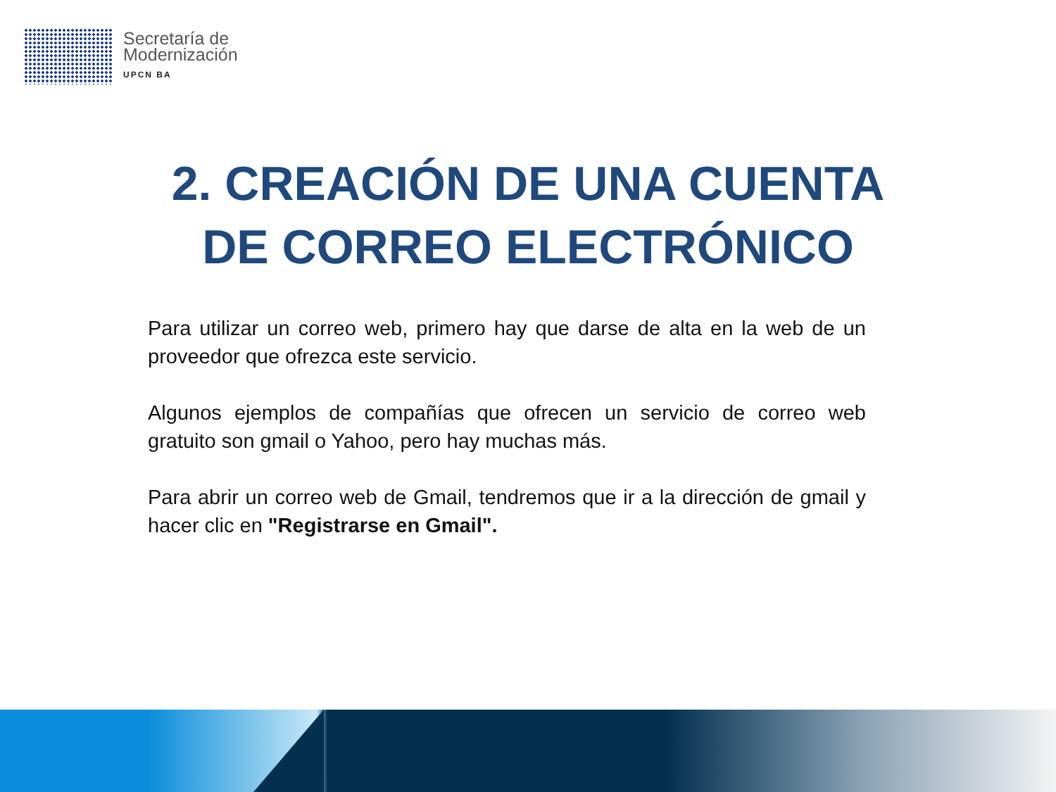Secretaría de
Modernización
UPCN BA
2. CREACIÓN DE UNA CUENTA
DE CORREO ELECTRÓNICO
Para utilizar un correo web, primero hay que darse de alta en la web de un proveedor que ofrezca este servicio.
Algunos ejemplos de compañías que ofrecen un servicio de correo web gratuito son gmail o Yahoo, pero hay muchas más.
Para abrir un correo web de Gmail, tendremos que ir a la dirección de gmail y hacer clic en "Registrarse en Gmail".